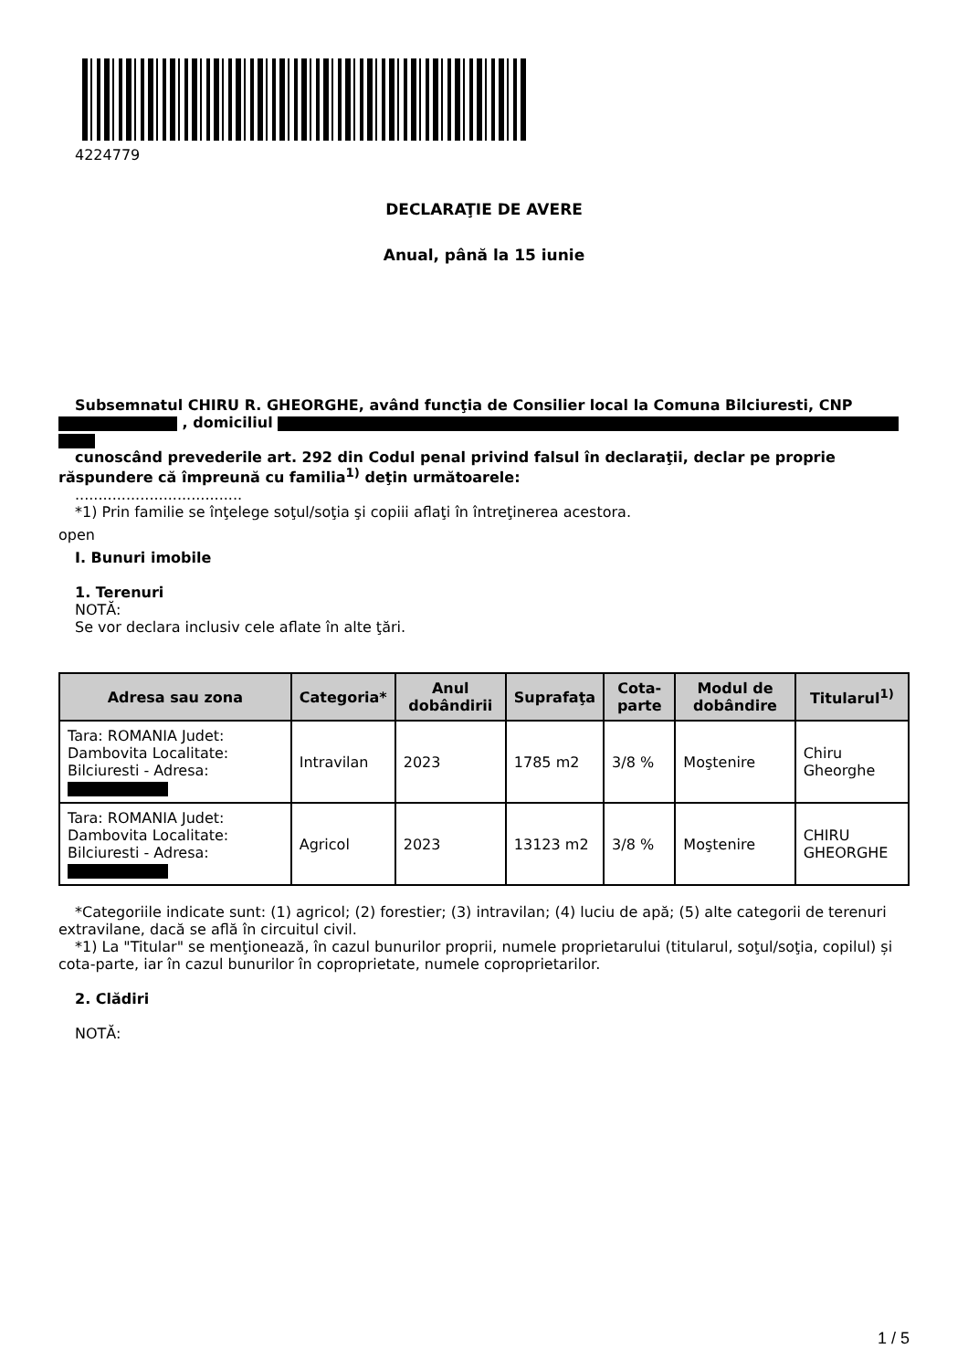4224779
DECLARAŢIE DE AVERE
Anual, până la 15 iunie
Subsemnatul CHIRU R. GHEORGHE, având funcţia de Consilier local la Comuna Bilciuresti, CNP , domiciliul
cunoscând prevederile art. 292 din Codul penal privind falsul în declaraţii, declar pe proprie răspundere că împreună cu familia<sup>1)</sup> deţin următoarele:
....................................
*1) Prin familie se înţelege soţul/soţia şi copiii aflaţi în întreţinerea acestora.
open
I. Bunuri imobile
1. Terenuri
NOTĂ:
Se vor declara inclusiv cele aflate în alte ţări.
| Adresa sau zona | Categoria* | Anul dobândirii | Suprafaţa | Cota-parte | Modul de dobândire | Titularul<sup>1)</sup> |
| --- | --- | --- | --- | --- | --- | --- |
| Tara: ROMANIA Judet: Dambovita Localitate: Bilciuresti - Adresa: | Intravilan | 2023 | 1785 m2 | 3/8 % | Moştenire | Chiru Gheorghe |
| Tara: ROMANIA Judet: Dambovita Localitate: Bilciuresti - Adresa: | Agricol | 2023 | 13123 m2 | 3/8 % | Moştenire | CHIRU GHEORGHE |
*Categoriile indicate sunt: (1) agricol; (2) forestier; (3) intravilan; (4) luciu de apă; (5) alte categorii de terenuri extravilane, dacă se află în circuitul civil.
*1) La "Titular" se menţionează, în cazul bunurilor proprii, numele proprietarului (titularul, soţul/soţia, copilul) și cota-parte, iar în cazul bunurilor în coproprietate, numele coproprietarilor.
2. Clădiri
NOTĂ:
1 / 5